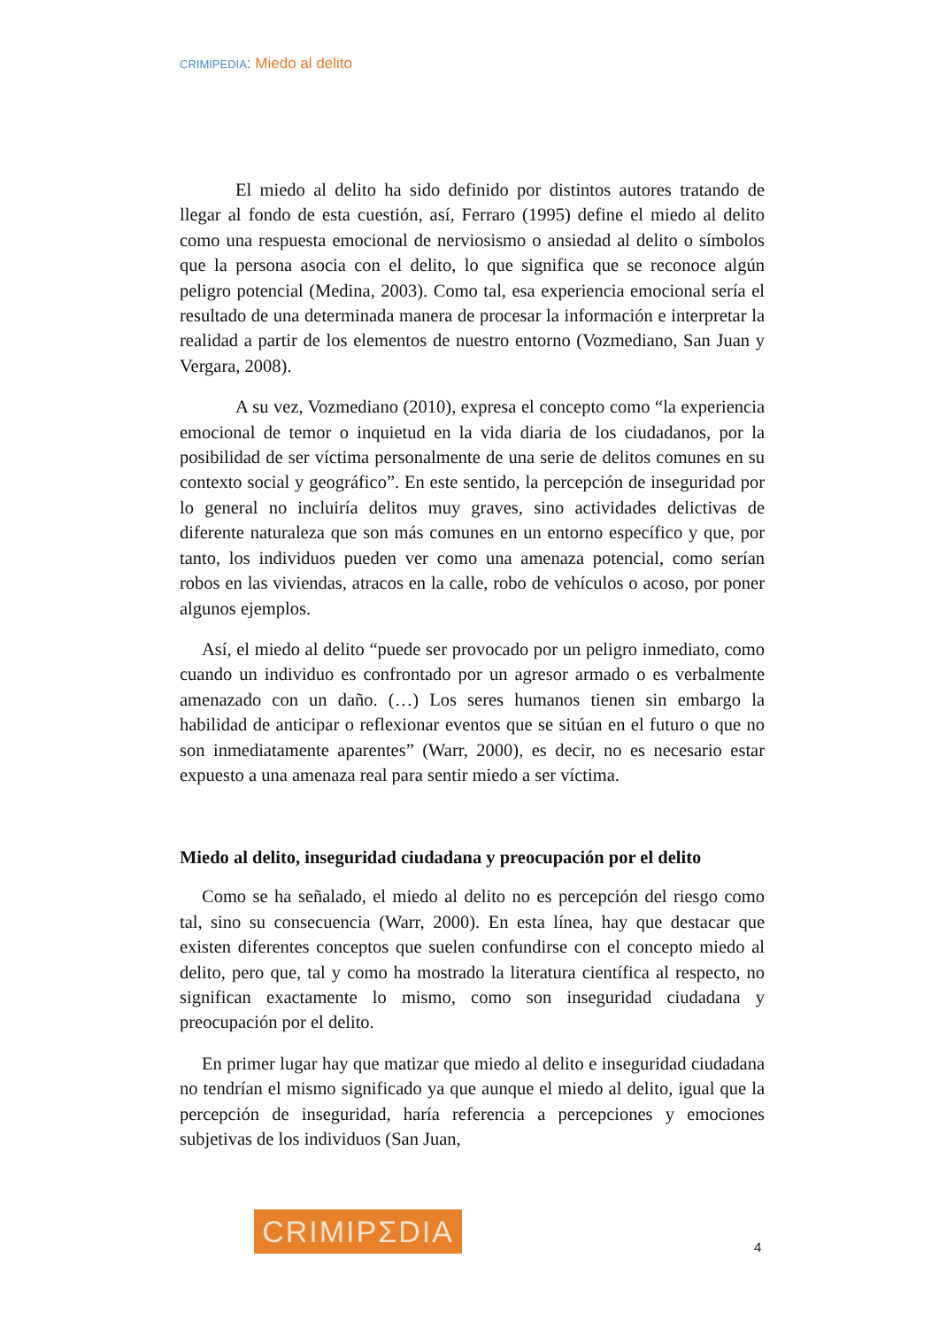CRIMIPEDIA: Miedo al delito
El miedo al delito ha sido definido por distintos autores tratando de llegar al fondo de esta cuestión, así, Ferraro (1995) define el miedo al delito como una respuesta emocional de nerviosismo o ansiedad al delito o símbolos que la persona asocia con el delito, lo que significa que se reconoce algún peligro potencial (Medina, 2003). Como tal, esa experiencia emocional sería el resultado de una determinada manera de procesar la información e interpretar la realidad a partir de los elementos de nuestro entorno (Vozmediano, San Juan y Vergara, 2008).
A su vez, Vozmediano (2010), expresa el concepto como “la experiencia emocional de temor o inquietud en la vida diaria de los ciudadanos, por la posibilidad de ser víctima personalmente de una serie de delitos comunes en su contexto social y geográfico”. En este sentido, la percepción de inseguridad por lo general no incluiría delitos muy graves, sino actividades delictivas de diferente naturaleza que son más comunes en un entorno específico y que, por tanto, los individuos pueden ver como una amenaza potencial, como serían robos en las viviendas, atracos en la calle, robo de vehículos o acoso, por poner algunos ejemplos.
Así, el miedo al delito “puede ser provocado por un peligro inmediato, como cuando un individuo es confrontado por un agresor armado o es verbalmente amenazado con un daño. (…) Los seres humanos tienen sin embargo la habilidad de anticipar o reflexionar eventos que se sitúan en el futuro o que no son inmediatamente aparentes” (Warr, 2000), es decir, no es necesario estar expuesto a una amenaza real para sentir miedo a ser víctima.
Miedo al delito, inseguridad ciudadana y preocupación por el delito
Como se ha señalado, el miedo al delito no es percepción del riesgo como tal, sino su consecuencia (Warr, 2000). En esta línea, hay que destacar que existen diferentes conceptos que suelen confundirse con el concepto miedo al delito, pero que, tal y como ha mostrado la literatura científica al respecto, no significan exactamente lo mismo, como son inseguridad ciudadana y preocupación por el delito.
En primer lugar hay que matizar que miedo al delito e inseguridad ciudadana no tendrían el mismo significado ya que aunque el miedo al delito, igual que la percepción de inseguridad, haría referencia a percepciones y emociones subjetivas de los individuos (San Juan,
CRIMIPΣDIA
4